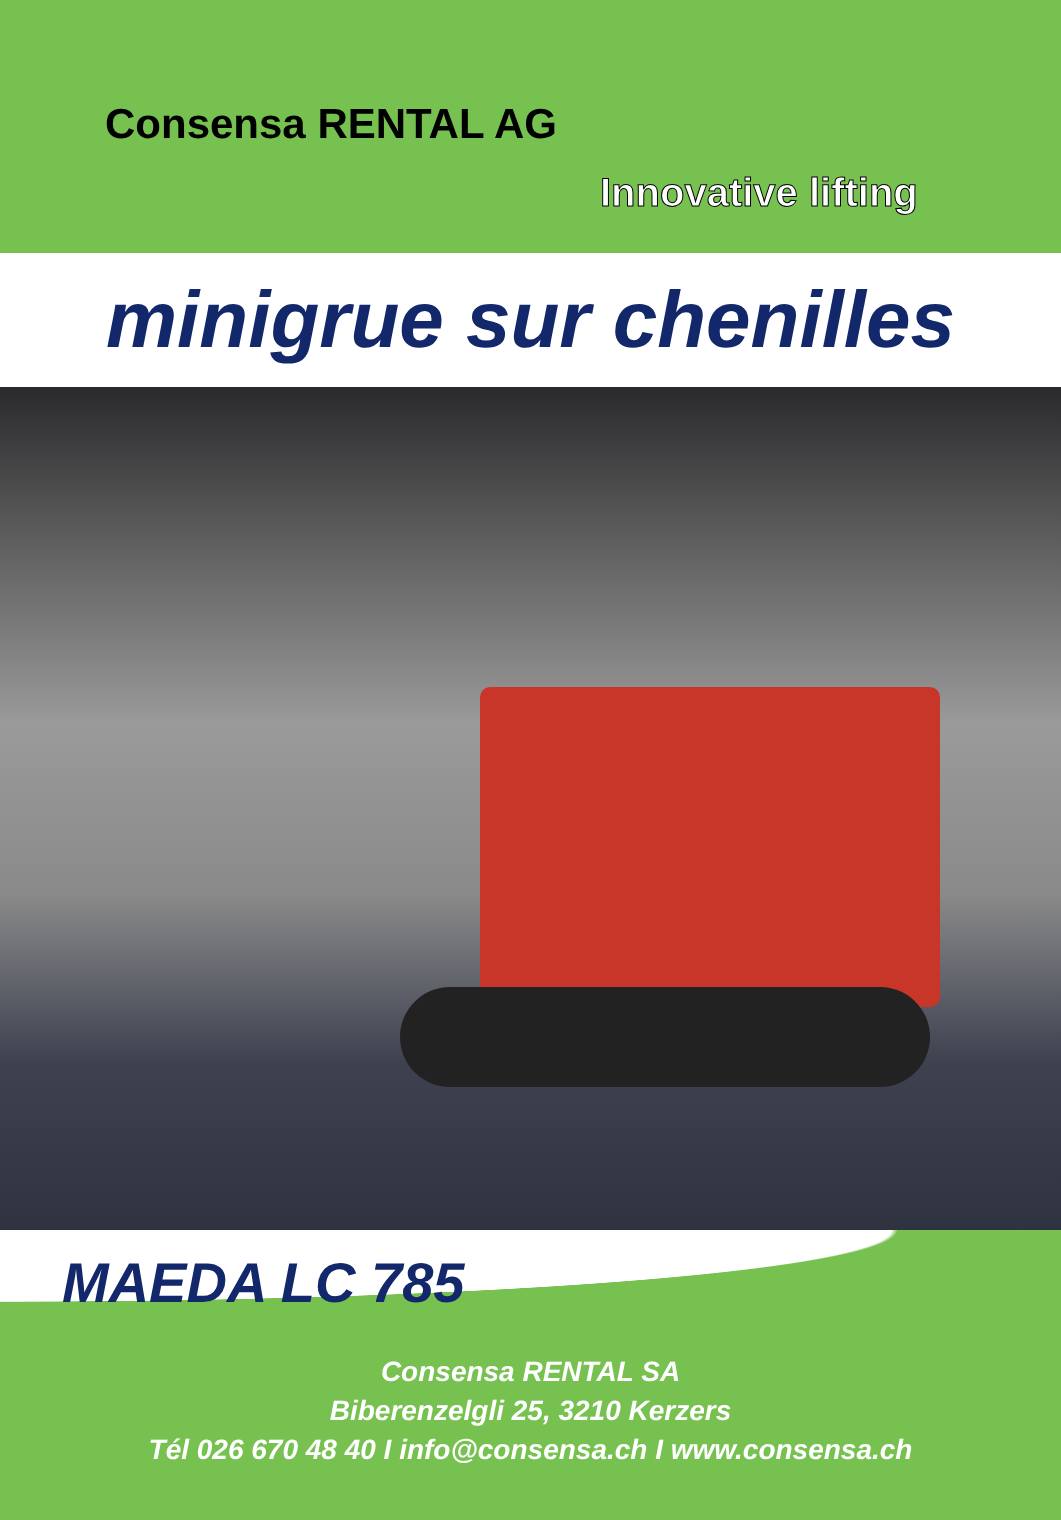Consensa RENTAL AG
Innovative lifting
minigrue sur chenilles
MAEDA LC 785
Consensa RENTAL SA
Biberenzelgli 25, 3210 Kerzers
Tél 026 670 48 40 I info@consensa.ch I www.consensa.ch